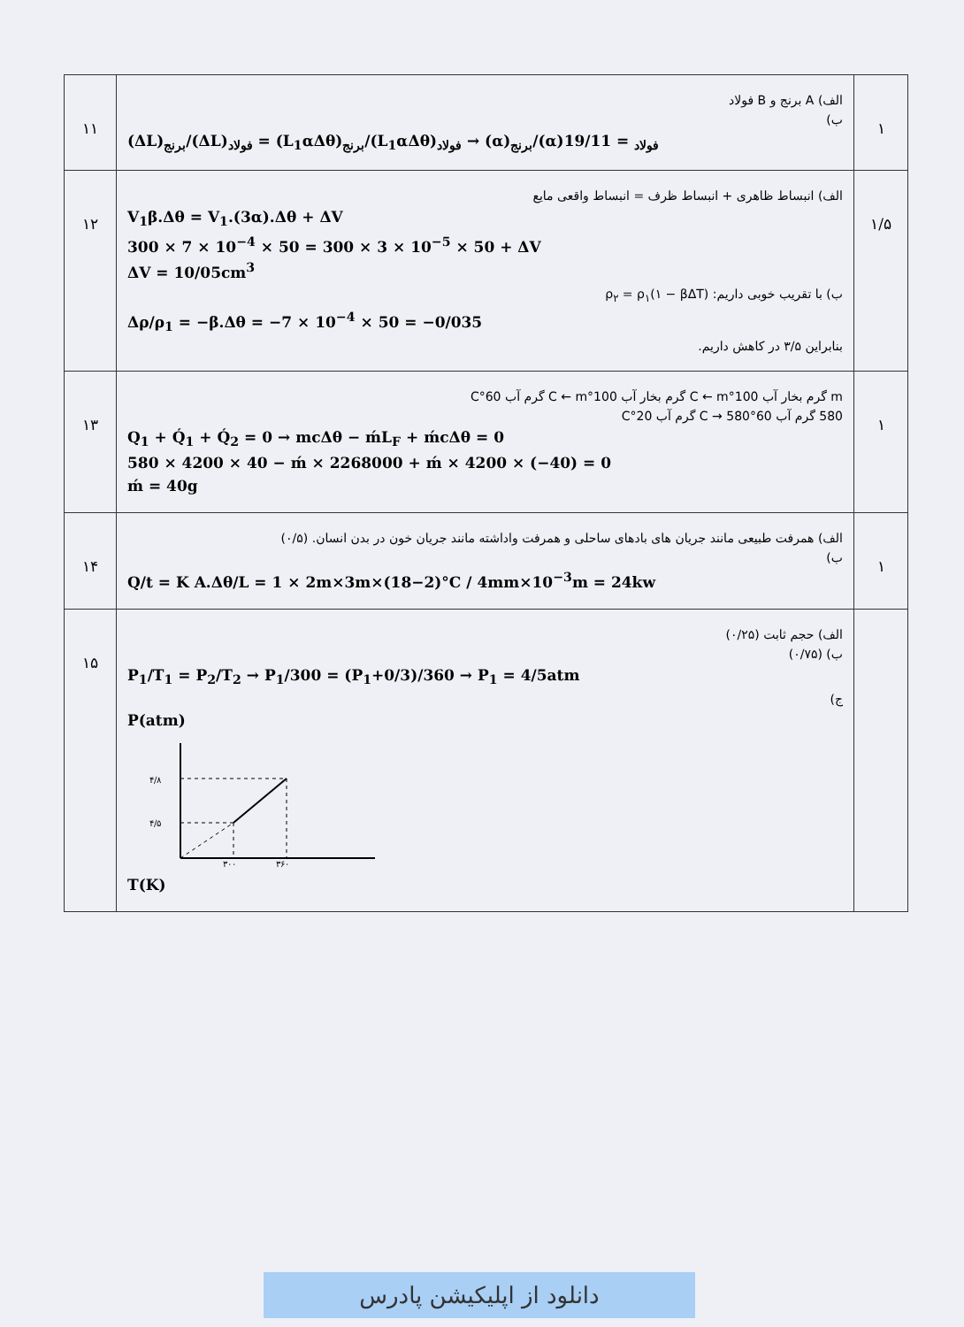| ۱۱ | الف) A برنج و B فولاد ب) (ΔL)<sub>برنج</sub>/(ΔL)<sub>فولاد</sub> = (L<sub>1</sub>αΔθ)<sub>برنج</sub>/(L<sub>1</sub>αΔθ)<sub>فولاد</sub> → (α)<sub>برنج</sub>/(α)<sub>فولاد</sub> = 19/11 | ۱ |
| ۱۲ | الف) انبساط ظاهری + انبساط ظرف = انبساط واقعی مایع V<sub>1</sub>β.Δθ = V<sub>1</sub>.(3α).Δθ + ΔV 300 × 7 × 10<sup>−4</sup> × 50 = 300 × 3 × 10<sup>−5</sup> × 50 + ΔV ΔV = 10/05cm<sup>3</sup> ب) با تقریب خوبی داریم: ρ<sub>۲</sub> = ρ<sub>۱</sub>(۱ − βΔT) Δρ/ρ<sub>1</sub> = −β.Δθ = −7 × 10<sup>−4</sup> × 50 = −0/035 بنابراین ۳/۵ در کاهش داریم. | ۱/۵ |
| ۱۳ | m گرم بخار آب 100°C ← m گرم بخار آب 100°C ← m گرم آب 60°C 580 گرم آب 60°C → 580 گرم آب 20°C Q<sub>1</sub> + Q́<sub>1</sub> + Q́<sub>2</sub> = 0 → mcΔθ − ḿL<sub>F</sub> + ḿcΔθ = 0 580 × 4200 × 40 − ḿ × 2268000 + ḿ × 4200 × (−40) = 0 ḿ = 40g | ۱ |
| ۱۴ | الف) همرفت طبیعی مانند جریان های بادهای ساحلی و همرفت واداشته مانند جریان خون در بدن انسان. (۰/۵) ب) Q/t = K A.Δθ/L = 1 × 2m×3m×(18−2)°C / 4mm×10<sup>−3</sup>m = 24kw | ۱ |
| ۱۵ | الف) حجم ثابت (۰/۲۵) ب) (۰/۷۵) P<sub>1</sub>/T<sub>1</sub> = P<sub>2</sub>/T<sub>2</sub> → P<sub>1</sub>/300 = (P<sub>1</sub>+0/3)/360 → P<sub>1</sub> = 4/5atm ج) P(atm) ۴/۸ ۴/۵ ۳۰۰ ۳۶۰ T(K) | |
دانلود از اپلیکیشن پادرس